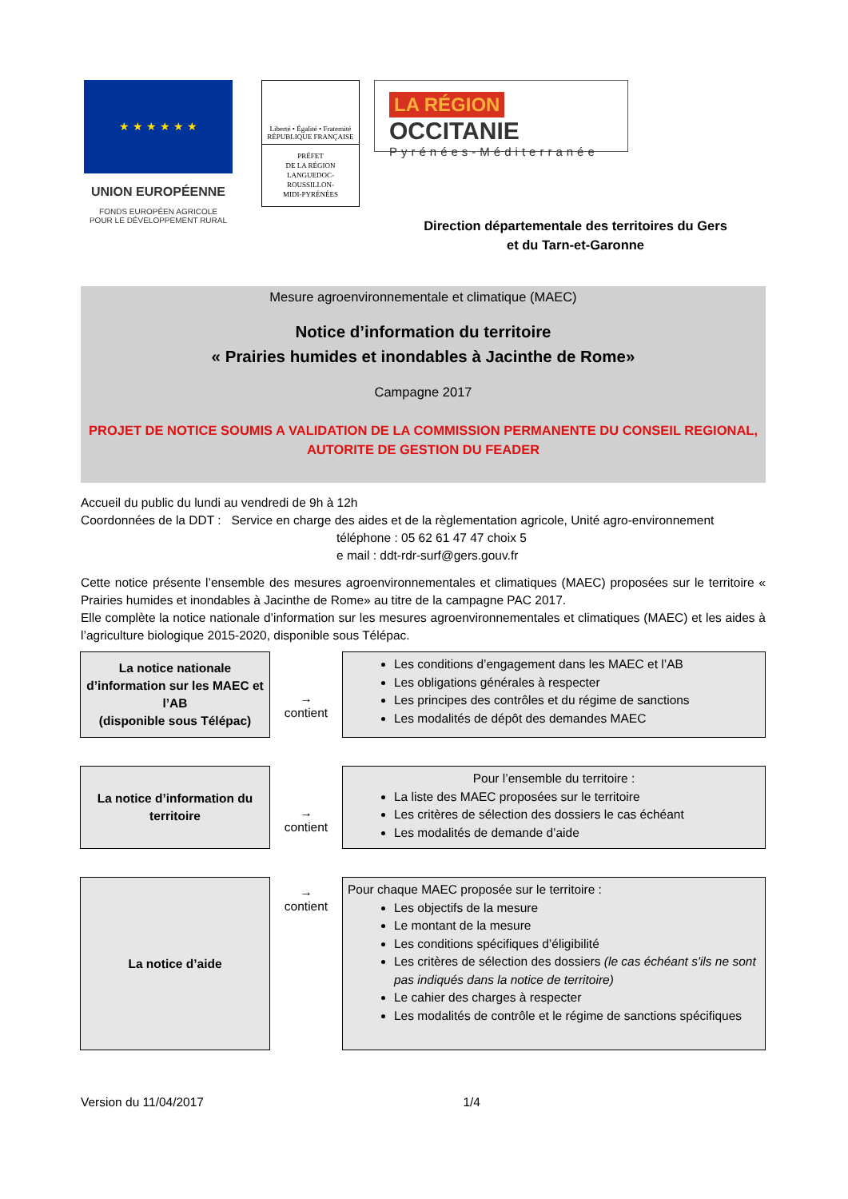★ ★ ★ ★ ★ ★
UNION EUROPÉENNE
FONDS EUROPÉEN AGRICOLE
POUR LE DÉVELOPPEMENT RURAL
Liberté • Égalité • Fraternité
RÉPUBLIQUE FRANÇAISE
PRÉFET
DE LA RÉGION
LANGUEDOC-
ROUSSILLON-
MIDI-PYRÉNÉES
LA RÉGION OCCITANIE
Pyrénées-Méditerranée
Direction départementale des territoires du Gers
et du Tarn-et-Garonne
Mesure agroenvironnementale et climatique (MAEC)
Notice d’information du territoire
« Prairies humides et inondables à Jacinthe de Rome»
Campagne 2017
PROJET DE NOTICE SOUMIS A VALIDATION DE LA COMMISSION PERMANENTE DU CONSEIL REGIONAL,
AUTORITE DE GESTION DU FEADER
Accueil du public du lundi au vendredi de 9h à 12h
Coordonnées de la DDT : Service en charge des aides et de la règlementation agricole, Unité agro-environnement
téléphone : 05 62 61 47 47 choix 5
e mail : ddt-rdr-surf@gers.gouv.fr
Cette notice présente l’ensemble des mesures agroenvironnementales et climatiques (MAEC) proposées sur le territoire « Prairies humides et inondables à Jacinthe de Rome» au titre de la campagne PAC 2017.
Elle complète la notice nationale d’information sur les mesures agroenvironnementales et climatiques (MAEC) et les aides à l’agriculture biologique 2015-2020, disponible sous Télépac.
La notice nationale
d’information sur les MAEC et
l’AB
(disponible sous Télépac)
→
contient
Les conditions d’engagement dans les MAEC et l’AB
Les obligations générales à respecter
Les principes des contrôles et du régime de sanctions
Les modalités de dépôt des demandes MAEC
La notice d’information du
territoire
→
contient
Pour l’ensemble du territoire :
La liste des MAEC proposées sur le territoire
Les critères de sélection des dossiers le cas échéant
Les modalités de demande d’aide
La notice d’aide
→
contient
Pour chaque MAEC proposée sur le territoire :
Les objectifs de la mesure
Le montant de la mesure
Les conditions spécifiques d’éligibilité
Les critères de sélection des dossiers (le cas échéant s'ils ne sont pas indiqués dans la notice de territoire)
Le cahier des charges à respecter
Les modalités de contrôle et le régime de sanctions spécifiques
Version du 11/04/2017 1/4